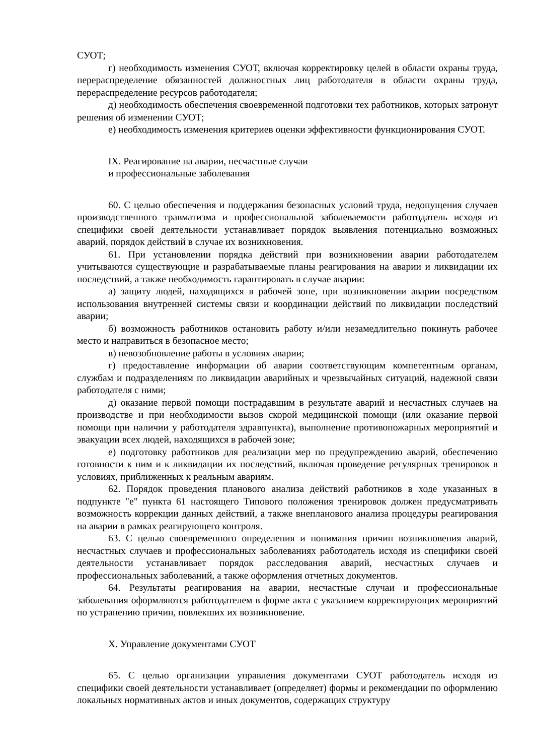СУОТ;
г) необходимость изменения СУОТ, включая корректировку целей в области охраны труда, перераспределение обязанностей должностных лиц работодателя в области охраны труда, перераспределение ресурсов работодателя;
д) необходимость обеспечения своевременной подготовки тех работников, которых затронут решения об изменении СУОТ;
е) необходимость изменения критериев оценки эффективности функционирования СУОТ.
IX. Реагирование на аварии, несчастные случаи
и профессиональные заболевания
60. С целью обеспечения и поддержания безопасных условий труда, недопущения случаев производственного травматизма и профессиональной заболеваемости работодатель исходя из специфики своей деятельности устанавливает порядок выявления потенциально возможных аварий, порядок действий в случае их возникновения.
61. При установлении порядка действий при возникновении аварии работодателем учитываются существующие и разрабатываемые планы реагирования на аварии и ликвидации их последствий, а также необходимость гарантировать в случае аварии:
а) защиту людей, находящихся в рабочей зоне, при возникновении аварии посредством использования внутренней системы связи и координации действий по ликвидации последствий аварии;
б) возможность работников остановить работу и/или незамедлительно покинуть рабочее место и направиться в безопасное место;
в) невозобновление работы в условиях аварии;
г) предоставление информации об аварии соответствующим компетентным органам, службам и подразделениям по ликвидации аварийных и чрезвычайных ситуаций, надежной связи работодателя с ними;
д) оказание первой помощи пострадавшим в результате аварий и несчастных случаев на производстве и при необходимости вызов скорой медицинской помощи (или оказание первой помощи при наличии у работодателя здравпункта), выполнение противопожарных мероприятий и эвакуации всех людей, находящихся в рабочей зоне;
е) подготовку работников для реализации мер по предупреждению аварий, обеспечению готовности к ним и к ликвидации их последствий, включая проведение регулярных тренировок в условиях, приближенных к реальным авариям.
62. Порядок проведения планового анализа действий работников в ходе указанных в подпункте "е" пункта 61 настоящего Типового положения тренировок должен предусматривать возможность коррекции данных действий, а также внепланового анализа процедуры реагирования на аварии в рамках реагирующего контроля.
63. С целью своевременного определения и понимания причин возникновения аварий, несчастных случаев и профессиональных заболеваниях работодатель исходя из специфики своей деятельности устанавливает порядок расследования аварий, несчастных случаев и профессиональных заболеваний, а также оформления отчетных документов.
64. Результаты реагирования на аварии, несчастные случаи и профессиональные заболевания оформляются работодателем в форме акта с указанием корректирующих мероприятий по устранению причин, повлекших их возникновение.
X. Управление документами СУОТ
65. С целью организации управления документами СУОТ работодатель исходя из специфики своей деятельности устанавливает (определяет) формы и рекомендации по оформлению локальных нормативных актов и иных документов, содержащих структуру